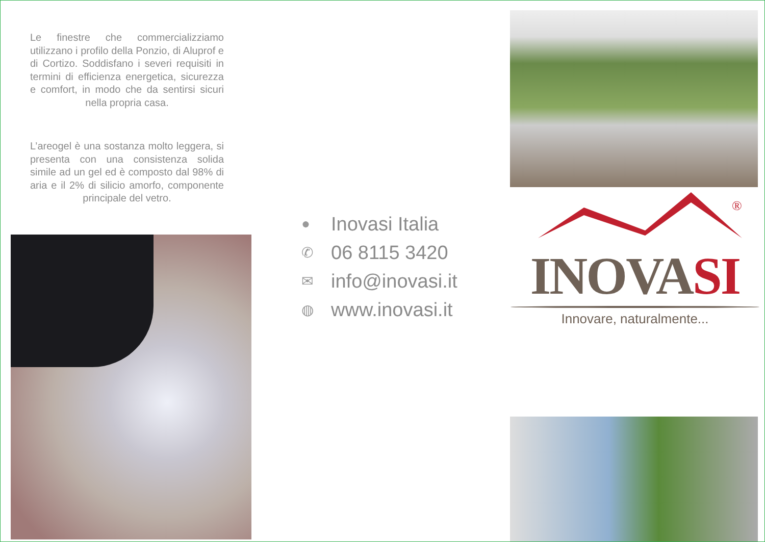Le finestre che commercializziamo utilizzano i profilo della Ponzio, di Aluprof e di Cortizo. Soddisfano i severi requisiti in termini di efficienza energetica, sicurezza e comfort, in modo che da sentirsi sicuri nella propria casa.
L’areogel è una sostanza molto leggera, si presenta con una consistenza solida simile ad un gel ed è composto dal 98% di aria e il 2% di silicio amorfo, componente principale del vetro.
● Inovasi Italia
✆ 06 8115 3420
✉ info@inovasi.it
◍ www.inovasi.it
®
INOVASI
Innovare, naturalmente...